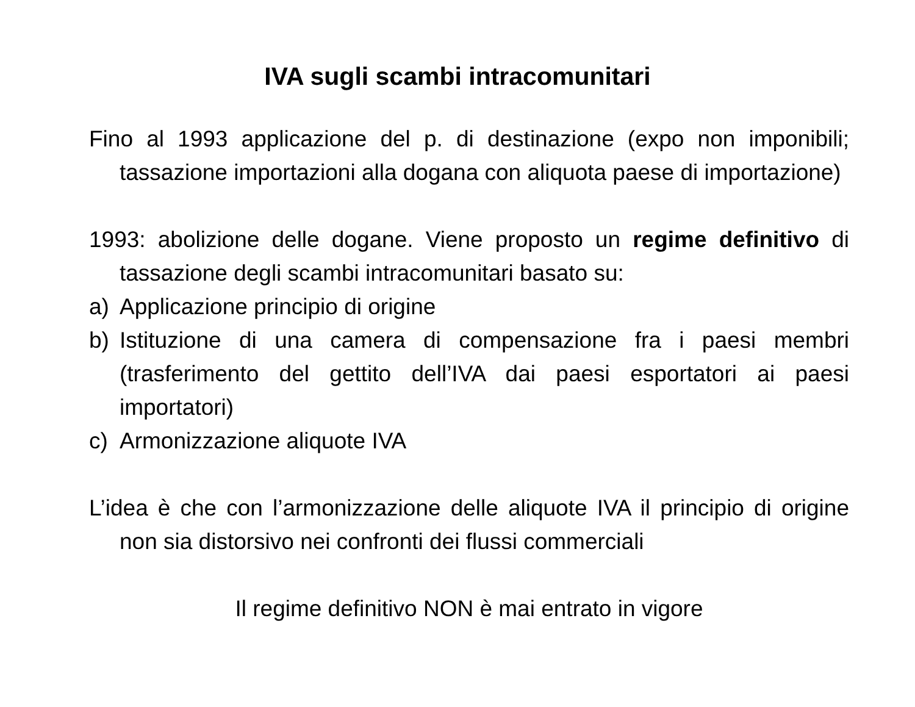IVA sugli scambi intracomunitari
Fino al 1993 applicazione del p. di destinazione (expo non imponibili; tassazione importazioni alla dogana con aliquota paese di importazione)
1993: abolizione delle dogane. Viene proposto un regime definitivo di tassazione degli scambi intracomunitari basato su:
a) Applicazione principio di origine
b) Istituzione di una camera di compensazione fra i paesi membri (trasferimento del gettito dell’IVA dai paesi esportatori ai paesi importatori)
c) Armonizzazione aliquote IVA
L’idea è che con l’armonizzazione delle aliquote IVA il principio di origine non sia distorsivo nei confronti dei flussi commerciali
Il regime definitivo NON è mai entrato in vigore